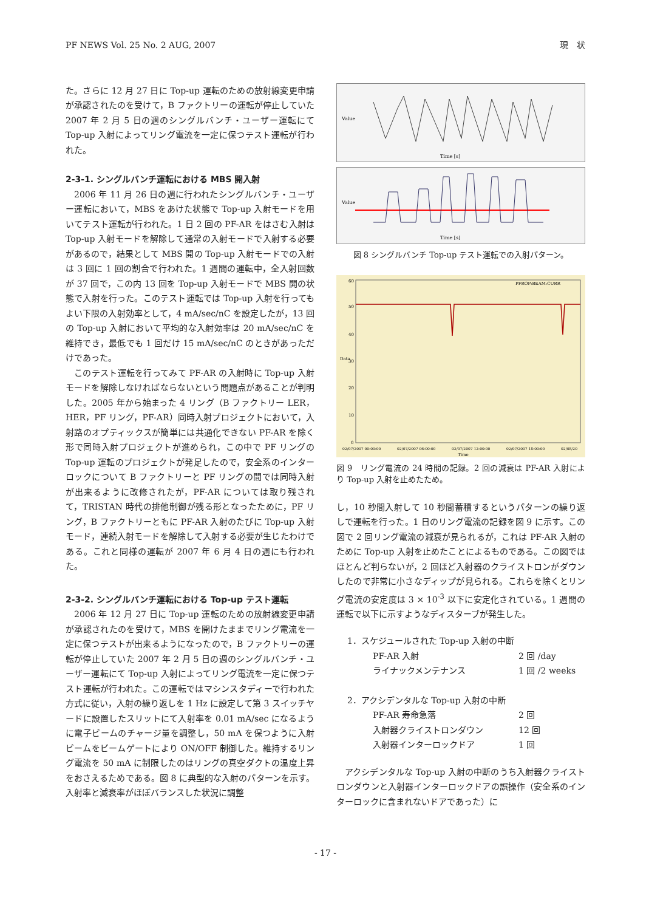PF NEWS Vol. 25 No. 2 AUG, 2007 現　状
た。さらに 12 月 27 日に Top-up 運転のための放射線変更申請が承認されたのを受けて，B ファクトリーの運転が停止していた 2007 年 2 月 5 日の週のシングルバンチ・ユーザー運転にて Top-up 入射によってリング電流を一定に保つテスト運転が行われた。
2-3-1. シングルバンチ運転における MBS 開入射
2006 年 11 月 26 日の週に行われたシングルバンチ・ユーザー運転において，MBS をあけた状態で Top-up 入射モードを用いてテスト運転が行われた。1 日 2 回の PF-AR をはさむ入射は Top-up 入射モードを解除して通常の入射モードで入射する必要があるので，結果として MBS 開の Top-up 入射モードでの入射は 3 回に 1 回の割合で行われた。1 週間の運転中，全入射回数が 37 回で，この内 13 回を Top-up 入射モードで MBS 開の状態で入射を行った。このテスト運転では Top-up 入射を行ってもよい下限の入射効率として，4 mA/sec/nC を設定したが，13 回の Top-up 入射において平均的な入射効率は 20 mA/sec/nC を維持でき，最低でも 1 回だけ 15 mA/sec/nC のときがあっただけであった。
このテスト運転を行ってみて PF-AR の入射時に Top-up 入射モードを解除しなければならないという問題点があることが判明した。2005 年から始まった 4 リング（B ファクトリー LER，HER，PF リング，PF-AR）同時入射プロジェクトにおいて，入射路のオプティックスが簡単には共通化できない PF-AR を除く形で同時入射プロジェクトが進められ，この中で PF リングの Top-up 運転のプロジェクトが発足したので，安全系のインターロックについて B ファクトリーと PF リングの間では同時入射が出来るように改修されたが，PF-AR については取り残されて，TRISTAN 時代の排他制御が残る形となったために，PF リング，B ファクトリーともに PF-AR 入射のたびに Top-up 入射モード，連続入射モードを解除して入射する必要が生じたわけである。これと同様の運転が 2007 年 6 月 4 日の週にも行われた。
2-3-2. シングルバンチ運転における Top-up テスト運転
2006 年 12 月 27 日に Top-up 運転のための放射線変更申請が承認されたのを受けて，MBS を開けたままでリング電流を一定に保つテストが出来るようになったので，B ファクトリーの運転が停止していた 2007 年 2 月 5 日の週のシングルバンチ・ユーザー運転にて Top-up 入射によってリング電流を一定に保つテスト運転が行われた。この運転ではマシンスタディーで行われた方式に従い，入射の繰り返しを 1 Hz に設定して第 3 スイッチヤードに設置したスリットにて入射率を 0.01 mA/sec になるように電子ビームのチャージ量を調整し，50 mA を保つように入射ビームをビームゲートにより ON/OFF 制御した。維持するリング電流を 50 mA に制限したのはリングの真空ダクトの温度上昇をおさえるためである。図 8 に典型的な入射のパターンを示す。入射率と減衰率がほぼバランスした状況に調整
Time [s]
Value
Time [s]
Value
図 8 シングルバンチ Top-up テスト運転での入射パターン。
PFROP:BEAM:CURR
Time
Data
60
50
40
30
20
10
0
02/07/2007 00:00:00
02/07/2007 06:00:00
02/07/2007 12:00:00
02/07/2007 18:00:00
02/08/20
図 9　リング電流の 24 時間の記録。2 回の減衰は PF-AR 入射により Top-up 入射を止めたため。
し，10 秒間入射して 10 秒間蓄積するというパターンの繰り返しで運転を行った。1 日のリング電流の記録を図 9 に示す。この図で 2 回リング電流の減衰が見られるが，これは PF-AR 入射のために Top-up 入射を止めたことによるものである。この図ではほとんど判らないが，2 回ほど入射器のクライストロンがダウンしたので非常に小さなディップが見られる。これらを除くとリング電流の安定度は 3 × 10<sup>-3</sup> 以下に安定化されている。1 週間の運転で以下に示すようなディスターブが発生した。
1．スケジュールされた Top-up 入射の中断
PF-AR 入射 2 回 /day
ライナックメンテナンス 1 回 /2 weeks
2．アクシデンタルな Top-up 入射の中断
PF-AR 寿命急落 2 回
入射器クライストロンダウン 12 回
入射器インターロックドア 1 回
アクシデンタルな Top-up 入射の中断のうち入射器クライストロンダウンと入射器インターロックドアの誤操作（安全系のインターロックに含まれないドアであった）に
- 17 -